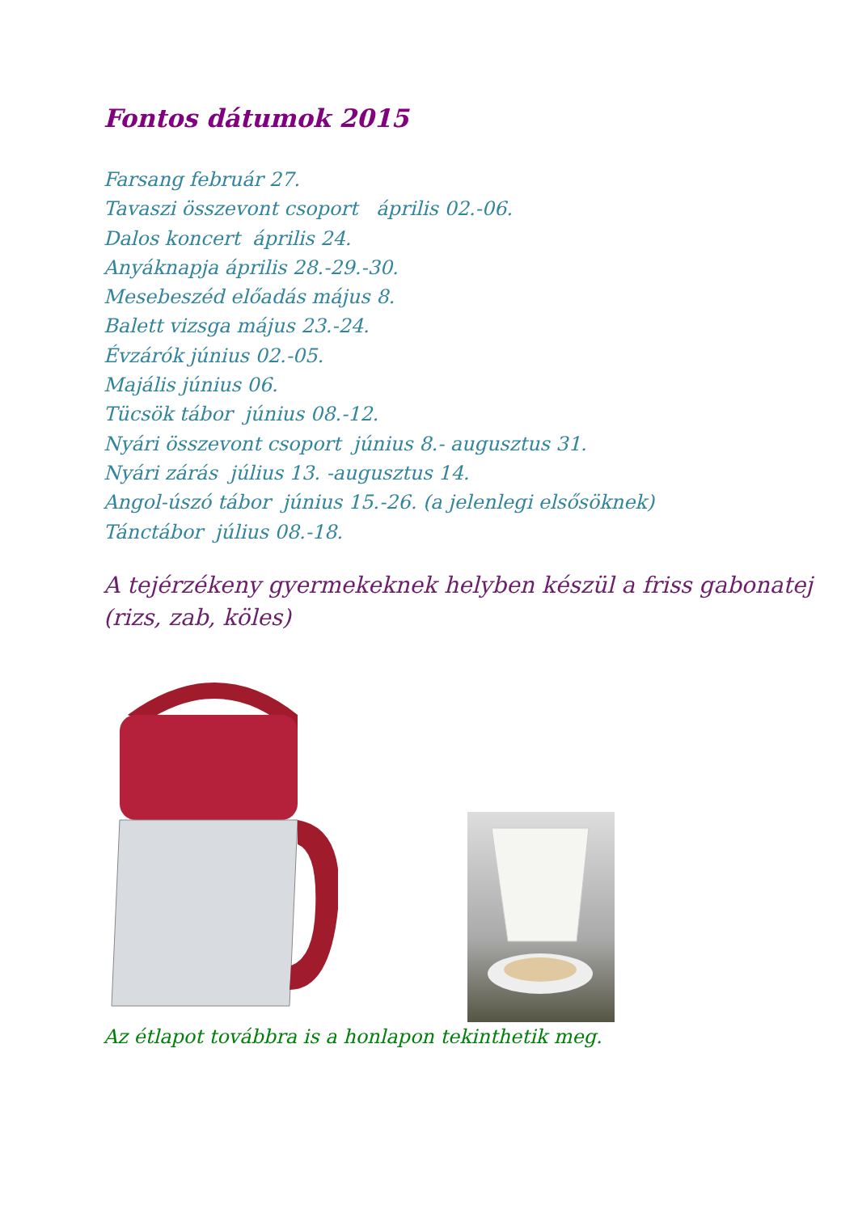Fontos dátumok 2015
Farsang február 27.
Tavaszi összevont csoport április 02.-06.
Dalos koncert április 24.
Anyáknapja április 28.-29.-30.
Mesebeszéd előadás május 8.
Balett vizsga május 23.-24.
Évzárók június 02.-05.
Majális június 06.
Tücsök tábor június 08.-12.
Nyári összevont csoport június 8.- augusztus 31.
Nyári zárás július 13. -augusztus 14.
Angol-úszó tábor június 15.-26. (a jelenlegi elsősöknek)
Tánctábor július 08.-18.
A tejérzékeny gyermekeknek helyben készül a friss gabonatej
(rizs, zab, köles)
Az étlapot továbbra is a honlapon tekinthetik meg.